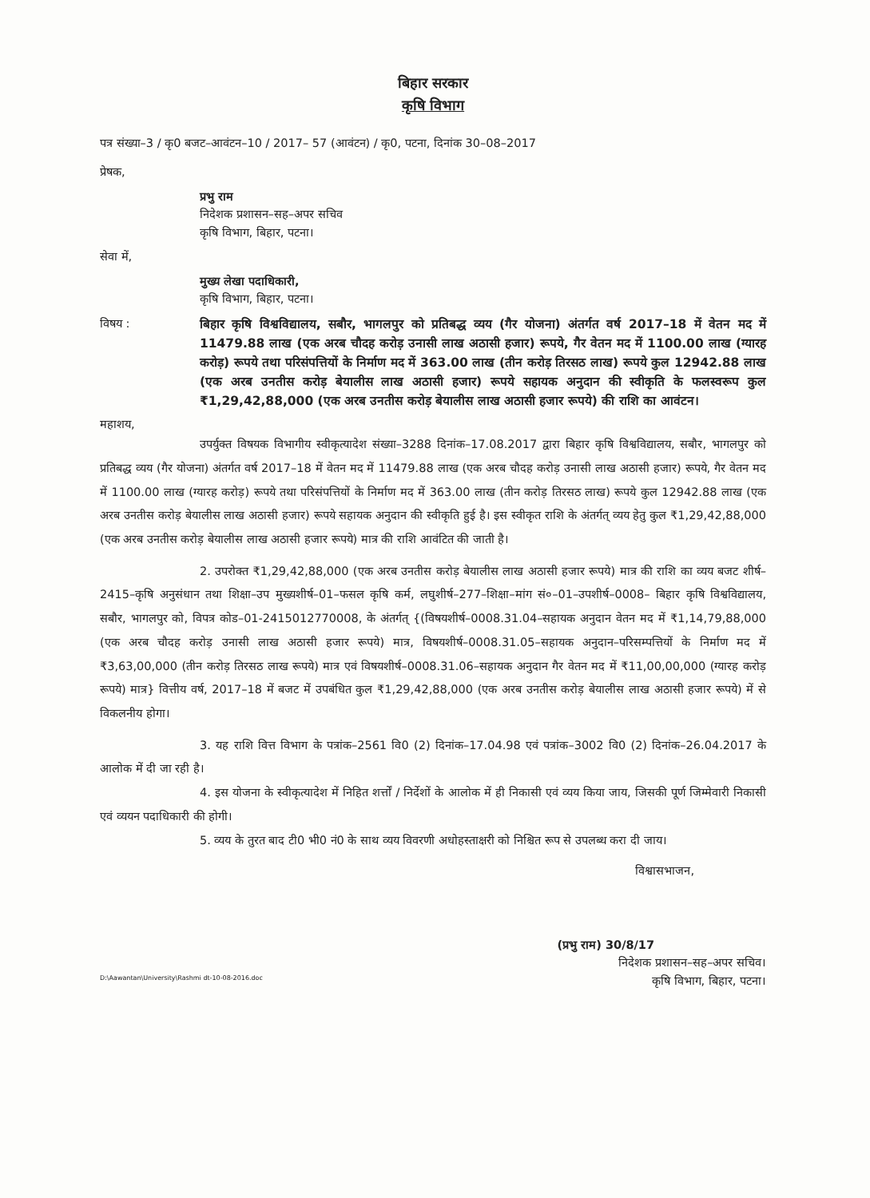बिहार सरकार
कृषि विभाग
पत्र संख्या–3 / कृ0 बजट–आवंटन–10 / 2017– 57 (आवंटन) / कृ0, पटना, दिनांक 30–08–2017
प्रेषक,
प्रभु राम
निदेशक प्रशासन–सह–अपर सचिव
कृषि विभाग, बिहार, पटना।
सेवा में,
मुख्य लेखा पदाधिकारी,
कृषि विभाग, बिहार, पटना।
विषय : बिहार कृषि विश्वविद्यालय, सबौर, भागलपुर को प्रतिबद्ध व्यय (गैर योजना) अंतर्गत वर्ष 2017–18 में वेतन मद में 11479.88 लाख (एक अरब चौदह करोड़ उनासी लाख अठासी हजार) रूपये, गैर वेतन मद में 1100.00 लाख (ग्यारह करोड़) रूपये तथा परिसंपत्तियों के निर्माण मद में 363.00 लाख (तीन करोड़ तिरसठ लाख) रूपये कुल 12942.88 लाख (एक अरब उनतीस करोड़ बेयालीस लाख अठासी हजार) रूपये सहायक अनुदान की स्वीकृति के फलस्वरूप कुल ₹1,29,42,88,000 (एक अरब उनतीस करोड़ बेयालीस लाख अठासी हजार रूपये) की राशि का आवंटन।
महाशय,
उपर्युक्त विषयक विभागीय स्वीकृत्यादेश संख्या–3288 दिनांक–17.08.2017 द्वारा बिहार कृषि विश्वविद्यालय, सबौर, भागलपुर को प्रतिबद्ध व्यय (गैर योजना) अंतर्गत वर्ष 2017–18 में वेतन मद में 11479.88 लाख (एक अरब चौदह करोड़ उनासी लाख अठासी हजार) रूपये, गैर वेतन मद में 1100.00 लाख (ग्यारह करोड़) रूपये तथा परिसंपत्तियों के निर्माण मद में 363.00 लाख (तीन करोड़ तिरसठ लाख) रूपये कुल 12942.88 लाख (एक अरब उनतीस करोड़ बेयालीस लाख अठासी हजार) रूपये सहायक अनुदान की स्वीकृति हुई है। इस स्वीकृत राशि के अंतर्गत् व्यय हेतु कुल ₹1,29,42,88,000 (एक अरब उनतीस करोड़ बेयालीस लाख अठासी हजार रूपये) मात्र की राशि आवंटित की जाती है।
2. उपरोक्त ₹1,29,42,88,000 (एक अरब उनतीस करोड़ बेयालीस लाख अठासी हजार रूपये) मात्र की राशि का व्यय बजट शीर्ष–2415–कृषि अनुसंधान तथा शिक्षा–उप मुख्यशीर्ष–01–फसल कृषि कर्म, लघुशीर्ष–277–शिक्षा–मांग सं०–01–उपशीर्ष–0008– बिहार कृषि विश्वविद्यालय, सबौर, भागलपुर को, विपत्र कोड–01-2415012770008, के अंतर्गत् {(विषयशीर्ष–0008.31.04–सहायक अनुदान वेतन मद में ₹1,14,79,88,000 (एक अरब चौदह करोड़ उनासी लाख अठासी हजार रूपये) मात्र, विषयशीर्ष–0008.31.05–सहायक अनुदान–परिसम्पत्तियों के निर्माण मद में ₹3,63,00,000 (तीन करोड़ तिरसठ लाख रूपये) मात्र एवं विषयशीर्ष–0008.31.06–सहायक अनुदान गैर वेतन मद में ₹11,00,00,000 (ग्यारह करोड़ रूपये) मात्र} वित्तीय वर्ष, 2017–18 में बजट में उपबंधित कुल ₹1,29,42,88,000 (एक अरब उनतीस करोड़ बेयालीस लाख अठासी हजार रूपये) में से विकलनीय होगा।
3. यह राशि वित्त विभाग के पत्रांक–2561 वि0 (2) दिनांक–17.04.98 एवं पत्रांक–3002 वि0 (2) दिनांक–26.04.2017 के आलोक में दी जा रही है।
4. इस योजना के स्वीकृत्यादेश में निहित शर्त्तों / निर्देशों के आलोक में ही निकासी एवं व्यय किया जाय, जिसकी पूर्ण जिम्मेवारी निकासी एवं व्ययन पदाधिकारी की होगी।
5. व्यय के तुरत बाद टी0 भी0 नं0 के साथ व्यय विवरणी अधोहस्ताक्षरी को निश्चित रूप से उपलब्ध करा दी जाय।
विश्वासभाजन,
(प्रभु राम) 30/8/17
निदेशक प्रशासन–सह–अपर सचिव।
कृषि विभाग, बिहार, पटना।
D:\Aawantan\University\Rashmi dt-10-08-2016.doc